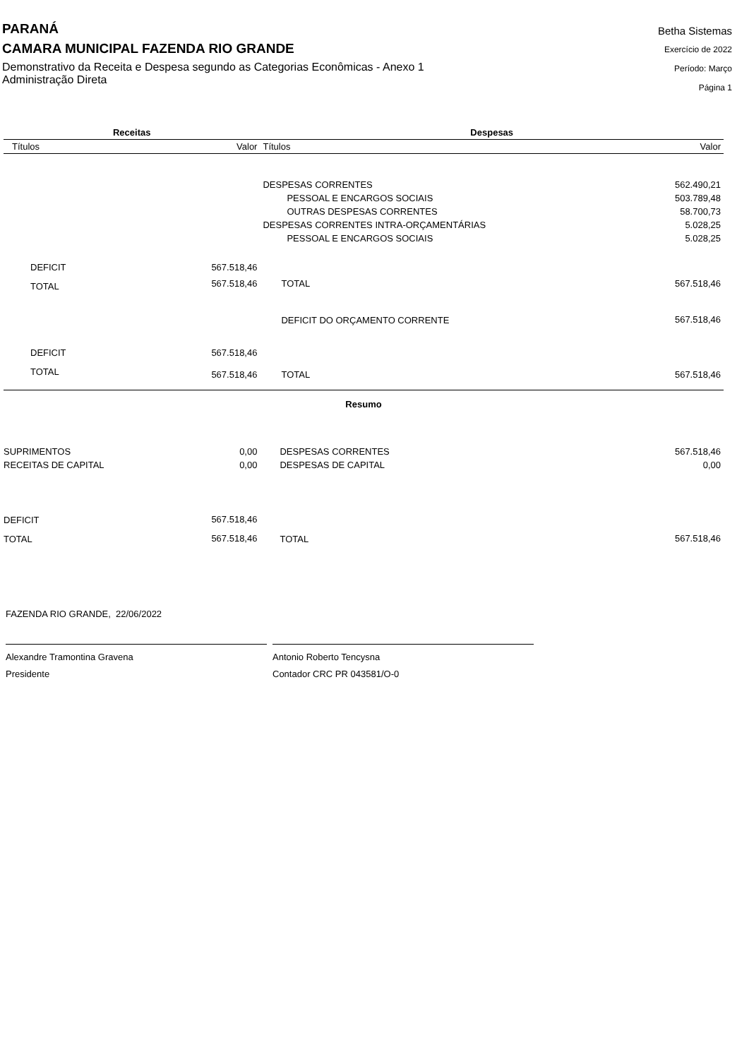PARANÁ
CAMARA MUNICIPAL FAZENDA RIO GRANDE
Demonstrativo da Receita e Despesa segundo as Categorias Econômicas - Anexo 1
Administração Direta
Betha Sistemas
Exercício de 2022
Período: Março
Página 1
| Receitas | | Despesas | |
| --- | --- | --- | --- |
| Títulos | Valor | Títulos | Valor |
| | | DESPESAS CORRENTES | 562.490,21 |
| | | PESSOAL E ENCARGOS SOCIAIS | 503.789,48 |
| | | OUTRAS DESPESAS CORRENTES | 58.700,73 |
| | | DESPESAS CORRENTES INTRA-ORÇAMENTÁRIAS | 5.028,25 |
| | | PESSOAL E ENCARGOS SOCIAIS | 5.028,25 |
| DEFICIT | 567.518,46 | | |
| TOTAL | 567.518,46 | TOTAL | 567.518,46 |
| | | DEFICIT DO ORÇAMENTO CORRENTE | 567.518,46 |
| DEFICIT | 567.518,46 | | |
| TOTAL | 567.518,46 | TOTAL | 567.518,46 |
| Resumo | | | |
| SUPRIMENTOS | 0,00 | DESPESAS CORRENTES | 567.518,46 |
| RECEITAS DE CAPITAL | 0,00 | DESPESAS DE CAPITAL | 0,00 |
| DEFICIT | 567.518,46 | | |
| TOTAL | 567.518,46 | TOTAL | 567.518,46 |
FAZENDA RIO GRANDE, 22/06/2022
Alexandre Tramontina Gravena
Presidente
Antonio Roberto Tencysna
Contador CRC PR 043581/O-0